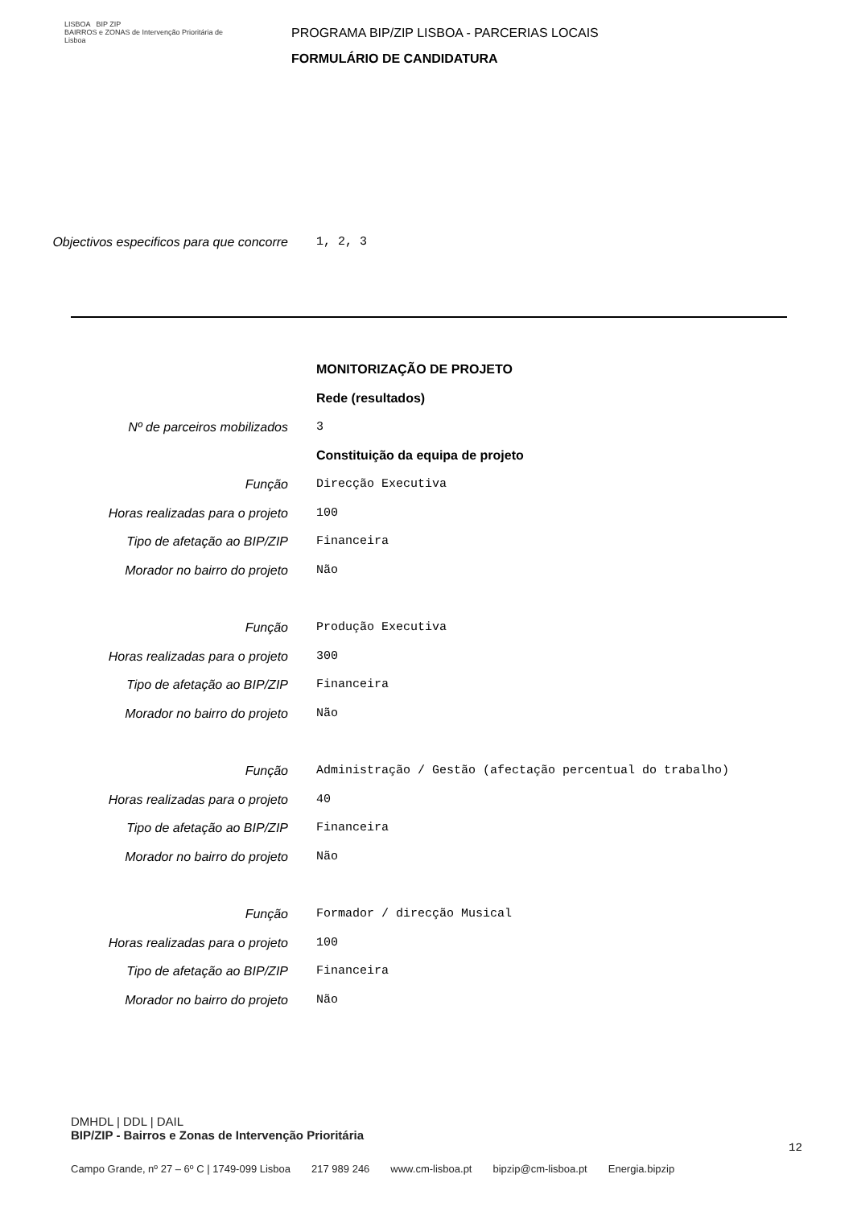LISBOA BIP ZIP
BAIRROS e ZONAS de Intervenção Prioritária de Lisboa
PROGRAMA BIP/ZIP LISBOA - PARCERIAS LOCAIS
FORMULÁRIO DE CANDIDATURA
Objectivos especificos para que concorre
1, 2, 3
MONITORIZAÇÃO DE PROJETO
Rede (resultados)
Nº de parceiros mobilizados 3
Constituição da equipa de projeto
Função Direcção Executiva
Horas realizadas para o projeto 100
Tipo de afetação ao BIP/ZIP Financeira
Morador no bairro do projeto Não
Função Produção Executiva
Horas realizadas para o projeto 300
Tipo de afetação ao BIP/ZIP Financeira
Morador no bairro do projeto Não
Função Administração / Gestão (afectação percentual do trabalho)
Horas realizadas para o projeto 40
Tipo de afetação ao BIP/ZIP Financeira
Morador no bairro do projeto Não
Função Formador / direcção Musical
Horas realizadas para o projeto 100
Tipo de afetação ao BIP/ZIP Financeira
Morador no bairro do projeto Não
DMHDL | DDL | DAIL
BIP/ZIP - Bairros e Zonas de Intervenção Prioritária
12
Campo Grande, nº 27 – 6º C | 1749-099 Lisboa 217 989 246 www.cm-lisboa.pt bipzip@cm-lisboa.pt Energia.bipzip